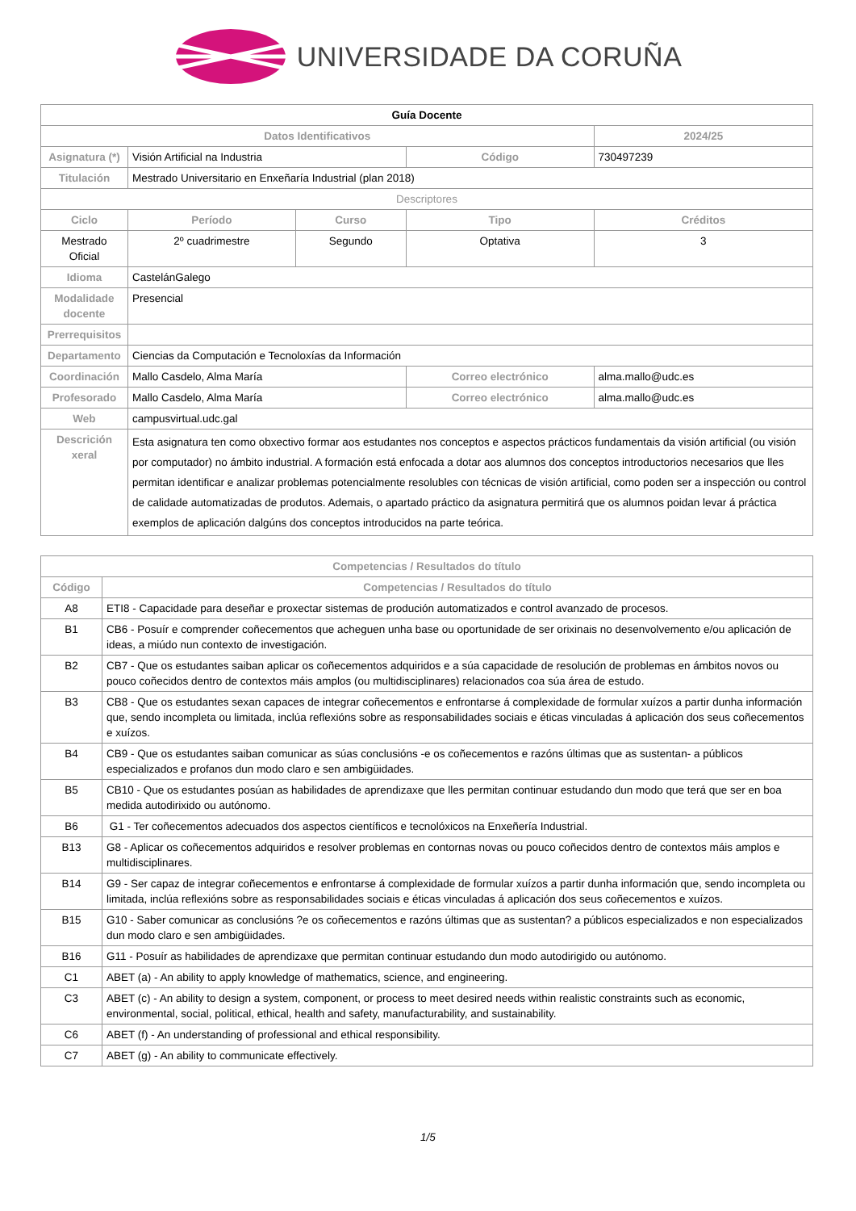UNIVERSIDADE DA CORUÑA
| Guía Docente | | | | | |
| Datos Identificativos | | | | | 2024/25 |
| Asignatura (*) | Visión Artificial na Industria | | Código | | 730497239 |
| Titulación | Mestrado Universitario en Enxeñaría Industrial (plan 2018) | | | | |
| Descriptores | | | | | |
| Ciclo | Período | Curso | Tipo | | Créditos |
| Mestrado Oficial | 2º cuadrimestre | Segundo | Optativa | | 3 |
| Idioma | CastelánGalego | | | | |
| Modalidade docente | Presencial | | | | |
| Prerrequisitos | | | | | |
| Departamento | Ciencias da Computación e Tecnoloxías da Información | | | | |
| Coordinación | Mallo Casdelo, Alma María | | Correo electrónico | alma.mallo@udc.es | |
| Profesorado | Mallo Casdelo, Alma María | | Correo electrónico | alma.mallo@udc.es | |
| Web | campusvirtual.udc.gal | | | | |
| Descrición xeral | Esta asignatura ten como obxectivo formar aos estudantes nos conceptos e aspectos prácticos fundamentais da visión artificial (ou visión por computador) no ámbito industrial. A formación está enfocada a dotar aos alumnos dos conceptos introductorios necesarios que lles permitan identificar e analizar problemas potencialmente resolubles con técnicas de visión artificial, como poden ser a inspección ou control de calidade automatizadas de produtos. Ademais, o apartado práctico da asignatura permitirá que os alumnos poidan levar á práctica exemplos de aplicación dalgúns dos conceptos introducidos na parte teórica. | | | | |
| Competencias / Resultados do título | |
| --- | --- |
| Código | Competencias / Resultados do título |
| A8 | ETI8 - Capacidade para deseñar e proxectar sistemas de produción automatizados e control avanzado de procesos. |
| B1 | CB6 - Posuír e comprender coñecementos que acheguen unha base ou oportunidade de ser orixinais no desenvolvemento e/ou aplicación de ideas, a miúdo nun contexto de investigación. |
| B2 | CB7 - Que os estudantes saiban aplicar os coñecementos adquiridos e a súa capacidade de resolución de problemas en ámbitos novos ou pouco coñecidos dentro de contextos máis amplos (ou multidisciplinares) relacionados coa súa área de estudo. |
| B3 | CB8 - Que os estudantes sexan capaces de integrar coñecementos e enfrontarse á complexidade de formular xuízos a partir dunha información que, sendo incompleta ou limitada, inclúa reflexións sobre as responsabilidades sociais e éticas vinculadas á aplicación dos seus coñecementos e xuízos. |
| B4 | CB9 - Que os estudantes saiban comunicar as súas conclusións -e os coñecementos e razóns últimas que as sustentan- a públicos especializados e profanos dun modo claro e sen ambigüidades. |
| B5 | CB10 - Que os estudantes posúan as habilidades de aprendizaxe que lles permitan continuar estudando dun modo que terá que ser en boa medida autodirixido ou autónomo. |
| B6 | G1 - Ter coñecementos adecuados dos aspectos científicos e tecnolóxicos na Enxeñería Industrial. |
| B13 | G8 - Aplicar os coñecementos adquiridos e resolver problemas en contornas novas ou pouco coñecidos dentro de contextos máis amplos e multidisciplinares. |
| B14 | G9 - Ser capaz de integrar coñecementos e enfrontarse á complexidade de formular xuízos a partir dunha información que, sendo incompleta ou limitada, inclúa reflexións sobre as responsabilidades sociais e éticas vinculadas á aplicación dos seus coñecementos e xuízos. |
| B15 | G10 - Saber comunicar as conclusións ?e os coñecementos e razóns últimas que as sustentan? a públicos especializados e non especializados dun modo claro e sen ambigüidades. |
| B16 | G11 - Posuír as habilidades de aprendizaxe que permitan continuar estudando dun modo autodirigido ou autónomo. |
| C1 | ABET (a) - An ability to apply knowledge of mathematics, science, and engineering. |
| C3 | ABET (c) - An ability to design a system, component, or process to meet desired needs within realistic constraints such as economic, environmental, social, political, ethical, health and safety, manufacturability, and sustainability. |
| C6 | ABET (f) - An understanding of professional and ethical responsibility. |
| C7 | ABET (g) - An ability to communicate effectively. |
1/5